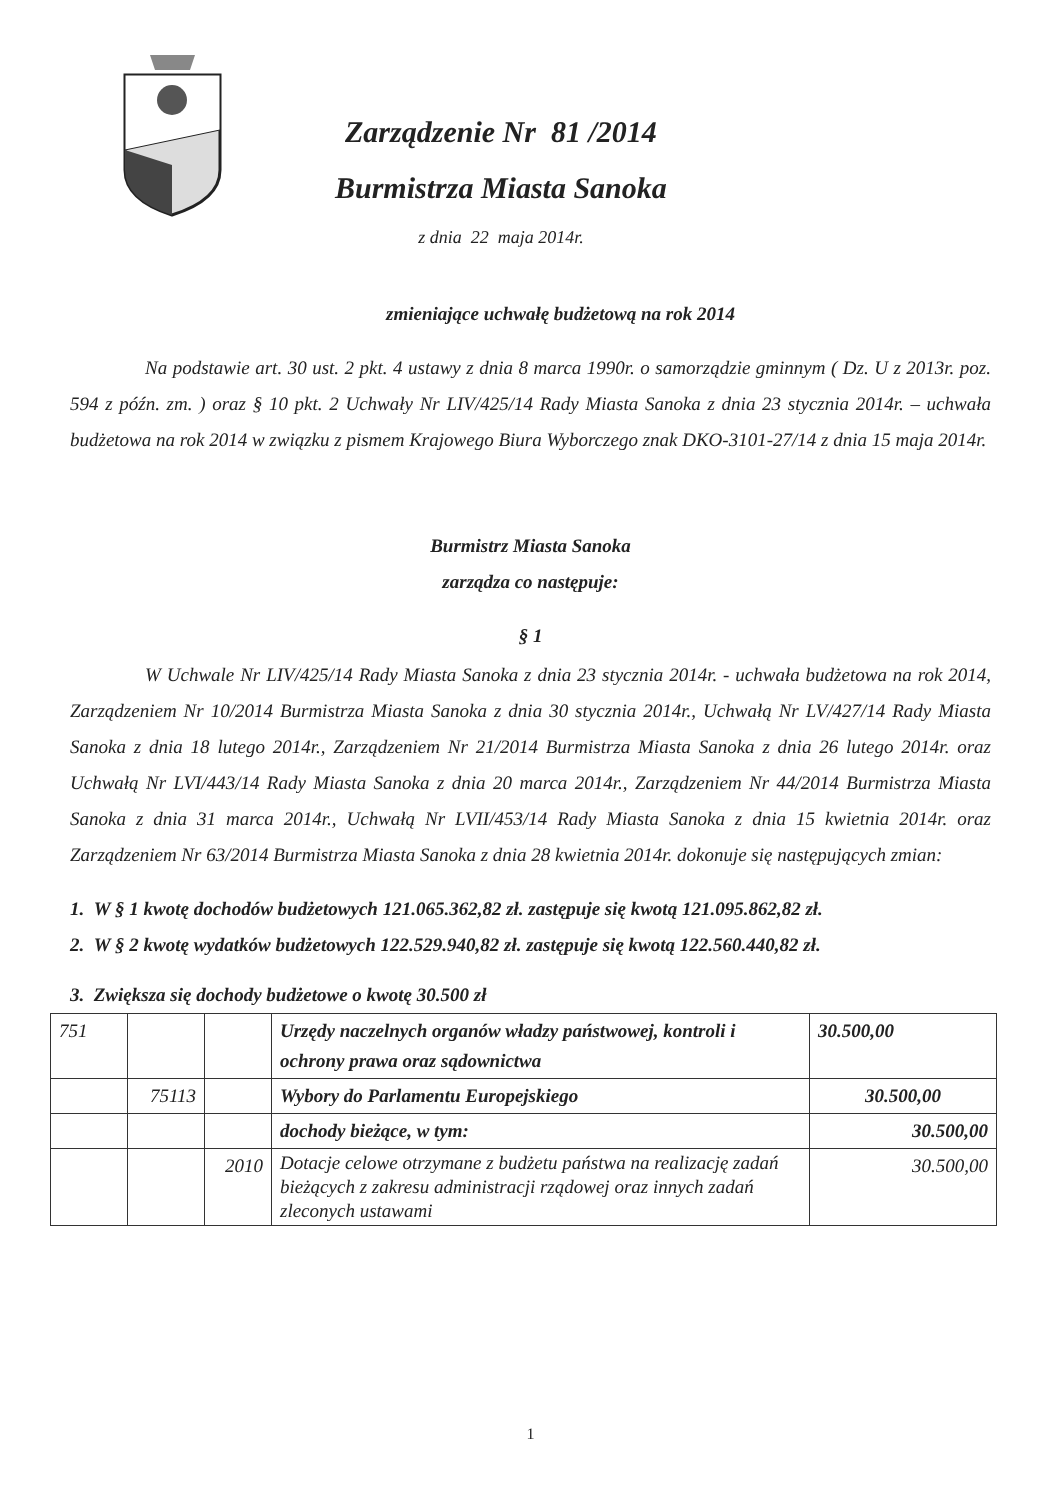Zarządzenie Nr 81 /2014
Burmistrza Miasta Sanoka
z dnia 22 maja 2014r.
zmieniające uchwałę budżetową na rok 2014
Na podstawie art. 30 ust. 2 pkt. 4 ustawy z dnia 8 marca 1990r. o samorządzie gminnym ( Dz. U z 2013r. poz. 594 z późn. zm. ) oraz § 10 pkt. 2 Uchwały Nr LIV/425/14 Rady Miasta Sanoka z dnia 23 stycznia 2014r. – uchwała budżetowa na rok 2014 w związku z pismem Krajowego Biura Wyborczego znak DKO-3101-27/14 z dnia 15 maja 2014r.
Burmistrz Miasta Sanoka
zarządza co następuje:
§ 1
W Uchwale Nr LIV/425/14 Rady Miasta Sanoka z dnia 23 stycznia 2014r. - uchwała budżetowa na rok 2014, Zarządzeniem Nr 10/2014 Burmistrza Miasta Sanoka z dnia 30 stycznia 2014r., Uchwałą Nr LV/427/14 Rady Miasta Sanoka z dnia 18 lutego 2014r., Zarządzeniem Nr 21/2014 Burmistrza Miasta Sanoka z dnia 26 lutego 2014r. oraz Uchwałą Nr LVI/443/14 Rady Miasta Sanoka z dnia 20 marca 2014r., Zarządzeniem Nr 44/2014 Burmistrza Miasta Sanoka z dnia 31 marca 2014r., Uchwałą Nr LVII/453/14 Rady Miasta Sanoka z dnia 15 kwietnia 2014r. oraz Zarządzeniem Nr 63/2014 Burmistrza Miasta Sanoka z dnia 28 kwietnia 2014r. dokonuje się następujących zmian:
1. W § 1 kwotę dochodów budżetowych 121.065.362,82 zł. zastępuje się kwotą 121.095.862,82 zł.
2. W § 2 kwotę wydatków budżetowych 122.529.940,82 zł. zastępuje się kwotą 122.560.440,82 zł.
3. Zwiększa się dochody budżetowe o kwotę 30.500 zł
| 751 | | | Urzędy naczelnych organów władzy państwowej, kontroli i ochrony prawa oraz sądownictwa | 30.500,00 |
| | 75113 | | Wybory do Parlamentu Europejskiego | 30.500,00 |
| | | | dochody bieżące, w tym: | 30.500,00 |
| | | 2010 | Dotacje celowe otrzymane z budżetu państwa na realizację zadań bieżących z zakresu administracji rządowej oraz innych zadań zleconych ustawami | 30.500,00 |
1